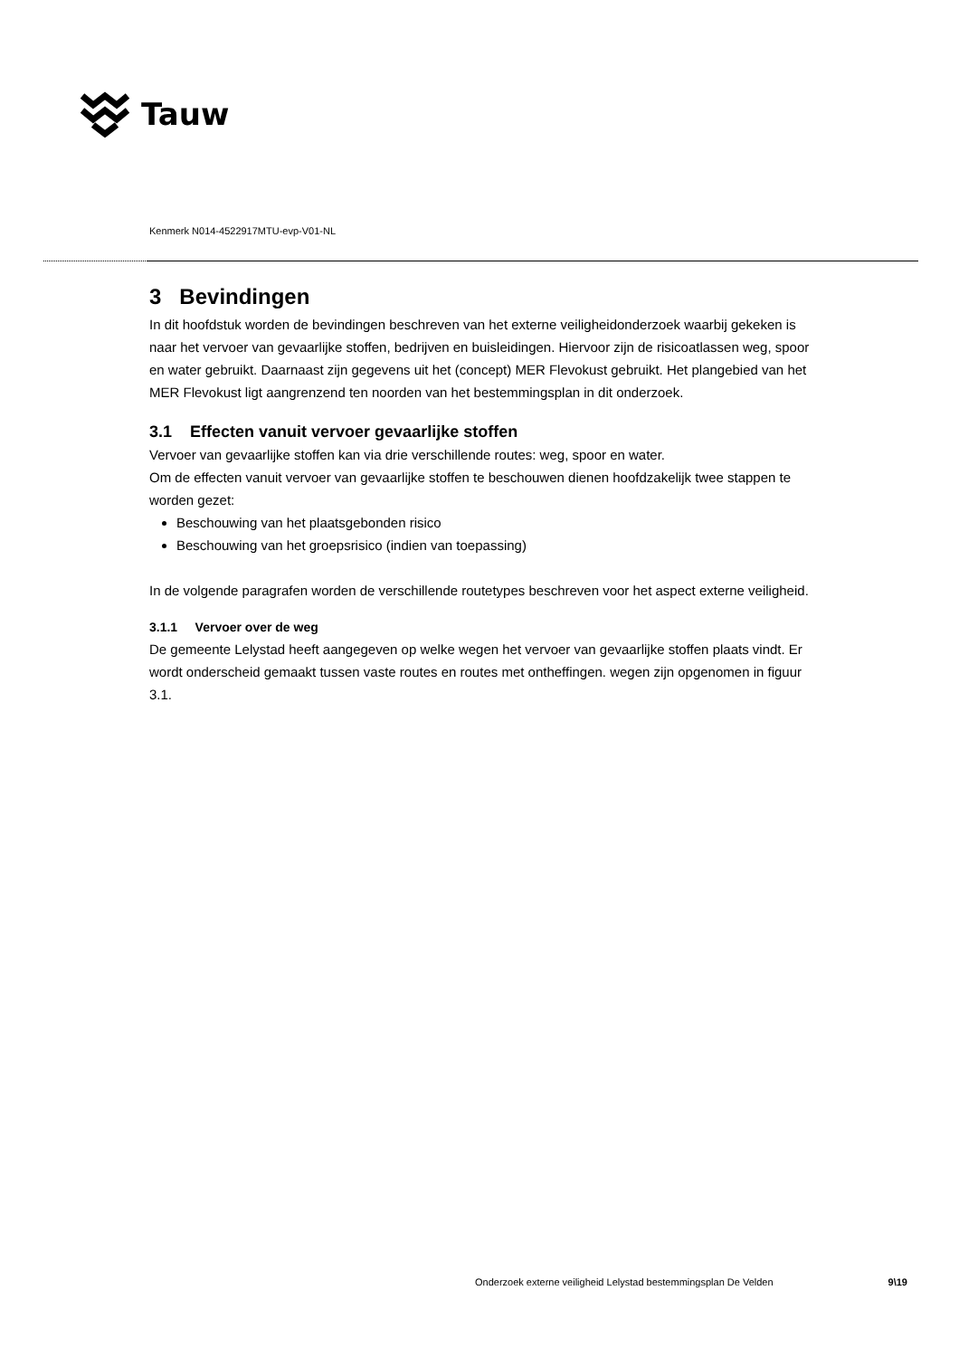Tauw
Kenmerk N014-4522917MTU-evp-V01-NL
3 Bevindingen
In dit hoofdstuk worden de bevindingen beschreven van het externe veiligheidonderzoek waarbij gekeken is naar het vervoer van gevaarlijke stoffen, bedrijven en buisleidingen. Hiervoor zijn de risicoatlassen weg, spoor en water gebruikt. Daarnaast zijn gegevens uit het (concept) MER Flevokust gebruikt. Het plangebied van het MER Flevokust ligt aangrenzend ten noorden van het bestemmingsplan in dit onderzoek.
3.1 Effecten vanuit vervoer gevaarlijke stoffen
Vervoer van gevaarlijke stoffen kan via drie verschillende routes: weg, spoor en water.
Om de effecten vanuit vervoer van gevaarlijke stoffen te beschouwen dienen hoofdzakelijk twee stappen te worden gezet:
Beschouwing van het plaatsgebonden risico
Beschouwing van het groepsrisico (indien van toepassing)
In de volgende paragrafen worden de verschillende routetypes beschreven voor het aspect externe veiligheid.
3.1.1 Vervoer over de weg
De gemeente Lelystad heeft aangegeven op welke wegen het vervoer van gevaarlijke stoffen plaats vindt. Er wordt onderscheid gemaakt tussen vaste routes en routes met ontheffingen. wegen zijn opgenomen in figuur 3.1.
Onderzoek externe veiligheid Lelystad bestemmingsplan De Velden 9\19